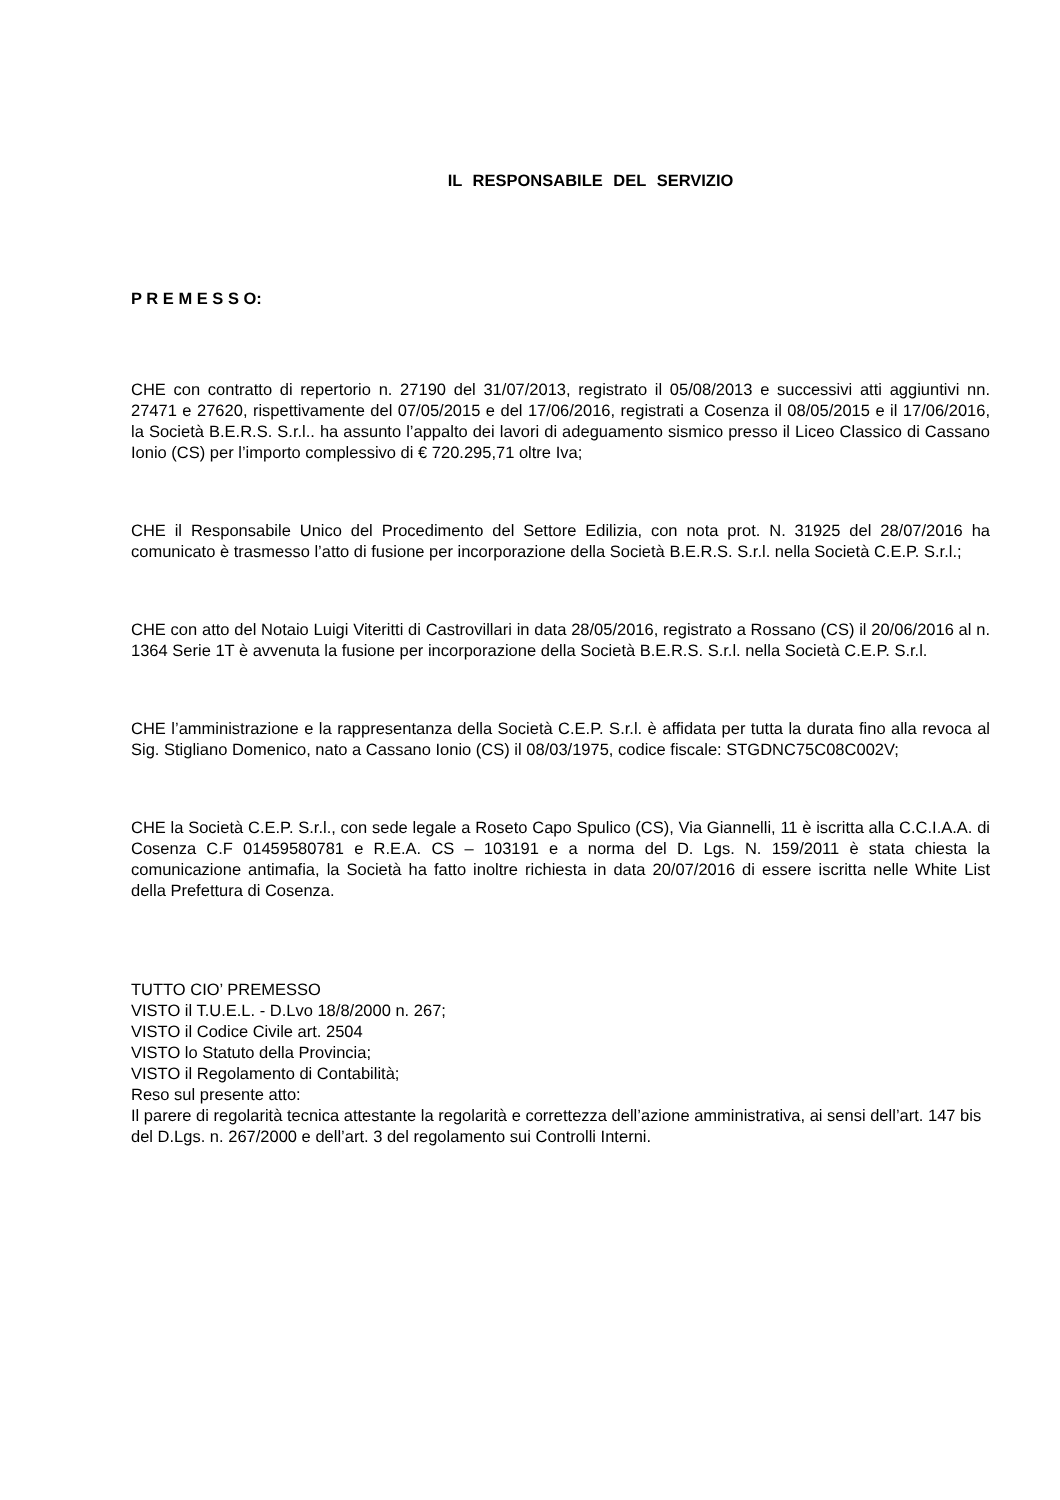IL RESPONSABILE DEL SERVIZIO
P R E M E S S O:
CHE con contratto di repertorio n. 27190 del 31/07/2013, registrato il 05/08/2013 e successivi atti aggiuntivi nn. 27471 e 27620, rispettivamente del 07/05/2015 e del 17/06/2016, registrati a Cosenza il 08/05/2015 e il 17/06/2016, la Società B.E.R.S. S.r.l.. ha assunto l’appalto dei lavori di adeguamento sismico presso il Liceo Classico di Cassano Ionio (CS) per l’importo complessivo di € 720.295,71 oltre Iva;
CHE il Responsabile Unico del Procedimento del Settore Edilizia, con nota prot. N. 31925 del 28/07/2016 ha comunicato è trasmesso l’atto di fusione per incorporazione della Società B.E.R.S. S.r.l. nella Società C.E.P. S.r.l.;
CHE con atto del Notaio Luigi Viteritti di Castrovillari in data 28/05/2016, registrato a Rossano (CS) il 20/06/2016 al n. 1364 Serie 1T è avvenuta la fusione per incorporazione della Società B.E.R.S. S.r.l. nella Società C.E.P. S.r.l.
CHE l’amministrazione e la rappresentanza della Società C.E.P. S.r.l. è affidata per tutta la durata fino alla revoca al Sig. Stigliano Domenico, nato a Cassano Ionio (CS) il 08/03/1975, codice fiscale: STGDNC75C08C002V;
CHE la Società C.E.P. S.r.l., con sede legale a Roseto Capo Spulico (CS), Via Giannelli, 11 è iscritta alla C.C.I.A.A. di Cosenza C.F 01459580781 e R.E.A. CS – 103191 e a norma del D. Lgs. N. 159/2011 è stata chiesta la comunicazione antimafia, la Società ha fatto inoltre richiesta in data 20/07/2016 di essere iscritta nelle White List della Prefettura di Cosenza.
TUTTO CIO’ PREMESSO
VISTO il T.U.E.L. - D.Lvo 18/8/2000 n. 267;
VISTO il Codice Civile art. 2504
VISTO lo Statuto della Provincia;
VISTO il Regolamento di Contabilità;
Reso sul presente atto:
Il parere di regolarità tecnica attestante la regolarità e correttezza dell’azione amministrativa, ai sensi dell’art. 147 bis del D.Lgs. n. 267/2000 e dell’art. 3 del regolamento sui Controlli Interni.